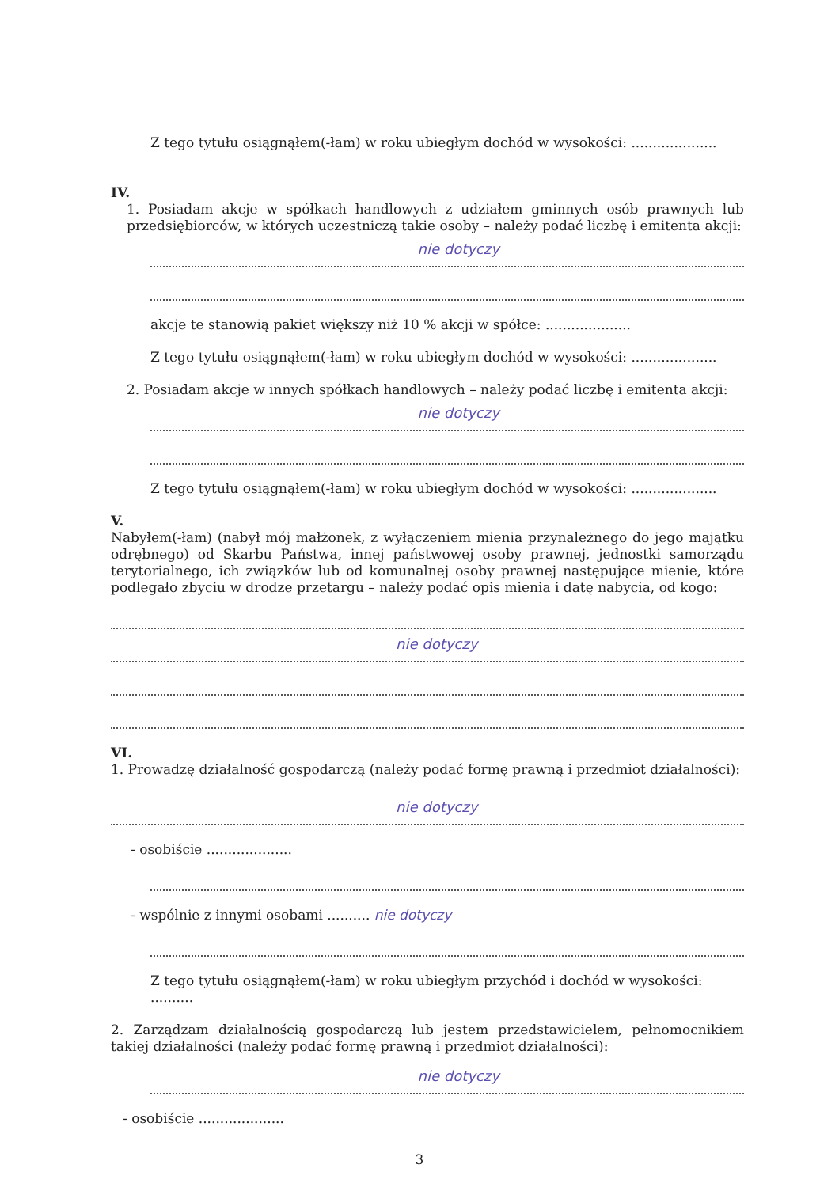Z tego tytułu osiągnąłem(-łam) w roku ubiegłym dochód w wysokości: ....................
IV.
1. Posiadam akcje w spółkach handlowych z udziałem gminnych osób prawnych lub przedsiębiorców, w których uczestniczą takie osoby – należy podać liczbę i emitenta akcji:
nie dotyczy
akcje te stanowią pakiet większy niż 10 % akcji w spółce: ....................
Z tego tytułu osiągnąłem(-łam) w roku ubiegłym dochód w wysokości: ....................
2. Posiadam akcje w innych spółkach handlowych – należy podać liczbę i emitenta akcji:
nie dotyczy
Z tego tytułu osiągnąłem(-łam) w roku ubiegłym dochód w wysokości: ....................
V.
Nabyłem(-łam) (nabył mój małżonek, z wyłączeniem mienia przynależnego do jego majątku odrębnego) od Skarbu Państwa, innej państwowej osoby prawnej, jednostki samorządu terytorialnego, ich związków lub od komunalnej osoby prawnej następujące mienie, które podlegało zbyciu w drodze przetargu – należy podać opis mienia i datę nabycia, od kogo:
nie dotyczy
VI.
1. Prowadzę działalność gospodarczą (należy podać formę prawną i przedmiot działalności):
nie dotyczy
- osobiście ....................
- wspólnie z innymi osobami .......... nie dotyczy
Z tego tytułu osiągnąłem(-łam) w roku ubiegłym przychód i dochód w wysokości: ..........
2. Zarządzam działalnością gospodarczą lub jestem przedstawicielem, pełnomocnikiem takiej działalności (należy podać formę prawną i przedmiot działalności):
nie dotyczy
- osobiście ....................
3